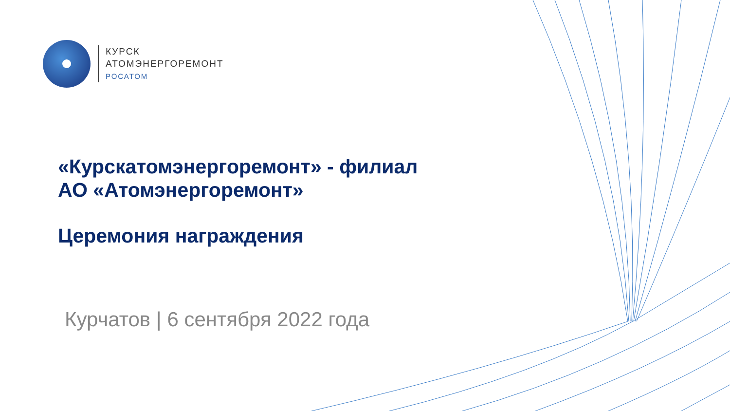КУРСК
АТОМЭНЕРГОРЕМОНТ
РОСАТОМ
«Курскатомэнергоремонт» - филиал
АО «Атомэнергоремонт»
Церемония награждения
Курчатов | 6 сентября 2022 года